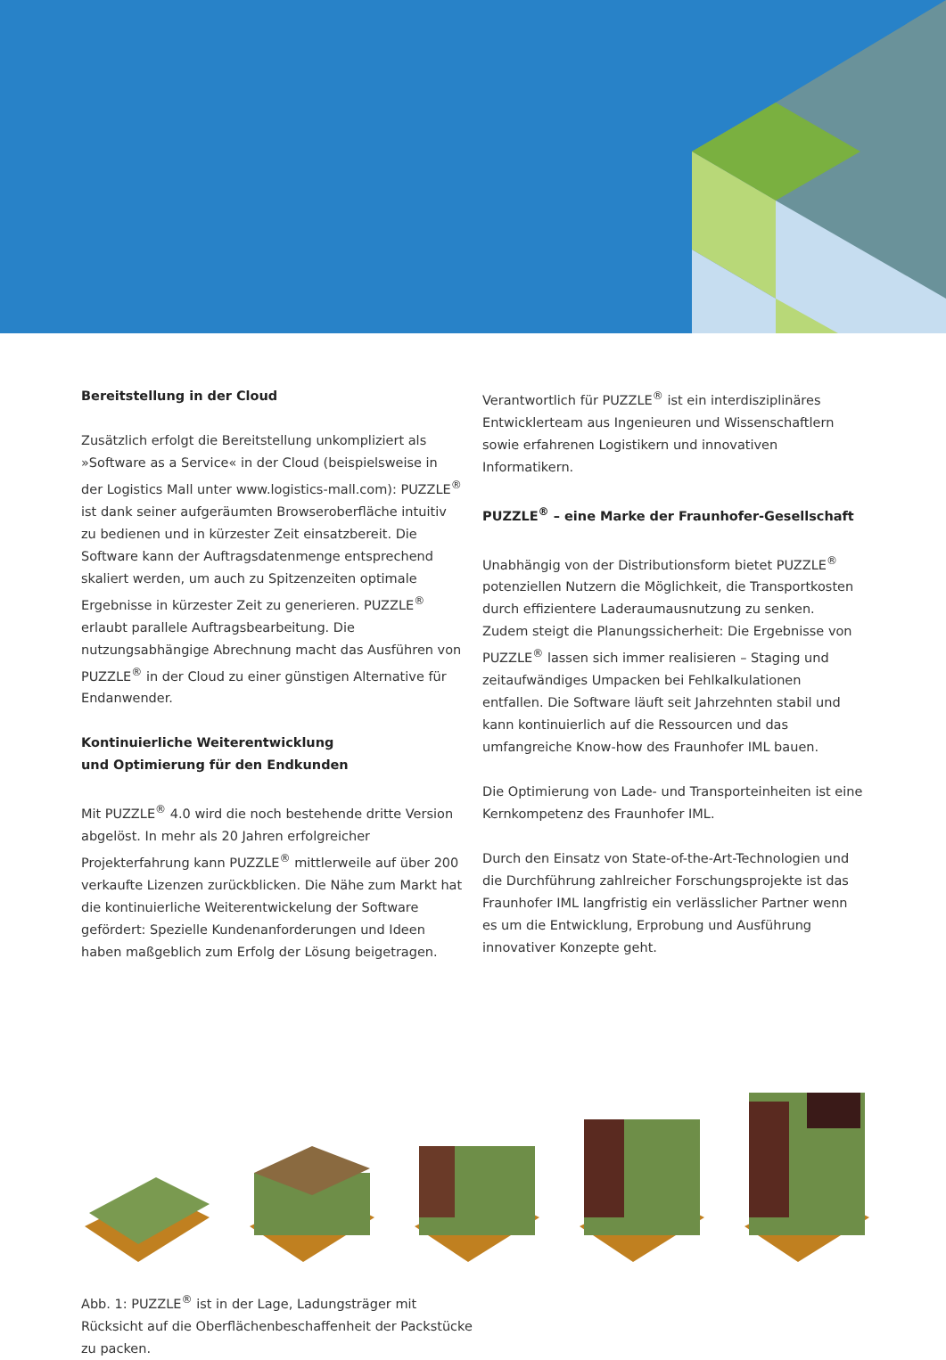Bereitstellung in der Cloud
Zusätzlich erfolgt die Bereitstellung unkompliziert als »Software as a Service« in der Cloud (beispielsweise in der Logistics Mall unter www.logistics-mall.com): PUZZLE<sup>®</sup> ist dank seiner aufgeräumten Browseroberfläche intuitiv zu bedienen und in kürzester Zeit einsatzbereit. Die Software kann der Auftragsdatenmenge entsprechend skaliert werden, um auch zu Spitzenzeiten optimale Ergebnisse in kürzester Zeit zu generieren. PUZZLE<sup>®</sup> erlaubt parallele Auftragsbearbeitung. Die nutzungsabhängige Abrechnung macht das Ausführen von PUZZLE<sup>®</sup> in der Cloud zu einer günstigen Alternative für Endanwender.
Kontinuierliche Weiterentwicklung
und Optimierung für den Endkunden
Mit PUZZLE<sup>®</sup> 4.0 wird die noch bestehende dritte Version abgelöst. In mehr als 20 Jahren erfolgreicher Projekterfahrung kann PUZZLE<sup>®</sup> mittlerweile auf über 200 verkaufte Lizenzen zurückblicken. Die Nähe zum Markt hat die kontinuierliche Weiterentwickelung der Software gefördert: Spezielle Kunden­anforderungen und Ideen haben maßgeblich zum Erfolg der Lösung beigetragen.
Verantwortlich für PUZZLE<sup>®</sup> ist ein interdisziplinäres Entwickler­team aus Ingenieuren und Wissenschaftlern sowie erfahrenen Logistikern und innovativen Informatikern.
PUZZLE<sup>®</sup> – eine Marke der Fraunhofer-Gesellschaft
Unabhängig von der Distributionsform bietet PUZZLE<sup>®</sup> poten­ziellen Nutzern die Möglichkeit, die Transportkosten durch effizientere Laderaumausnutzung zu senken. Zudem steigt die Planungssicherheit: Die Ergebnisse von PUZZLE<sup>®</sup> lassen sich immer realisieren – Staging und zeitaufwändiges Umpacken bei Fehlkalkulationen entfallen. Die Software läuft seit Jahr­zehnten stabil und kann kontinuierlich auf die Ressourcen und das umfangreiche Know-how des Fraunhofer IML bauen.
Die Optimierung von Lade- und Transporteinheiten ist eine Kernkompetenz des Fraunhofer IML.
Durch den Einsatz von State-of-the-Art-Technologien und die Durchführung zahlreicher Forschungsprojekte ist das Fraunhofer IML langfristig ein verlässlicher Partner wenn es um die Entwicklung, Erprobung und Ausführung innovativer Konzepte geht.
Abb. 1: PUZZLE<sup>®</sup> ist in der Lage, Ladungsträger mit Rücksicht auf die Oberflächenbeschaffenheit der Packstücke zu packen.